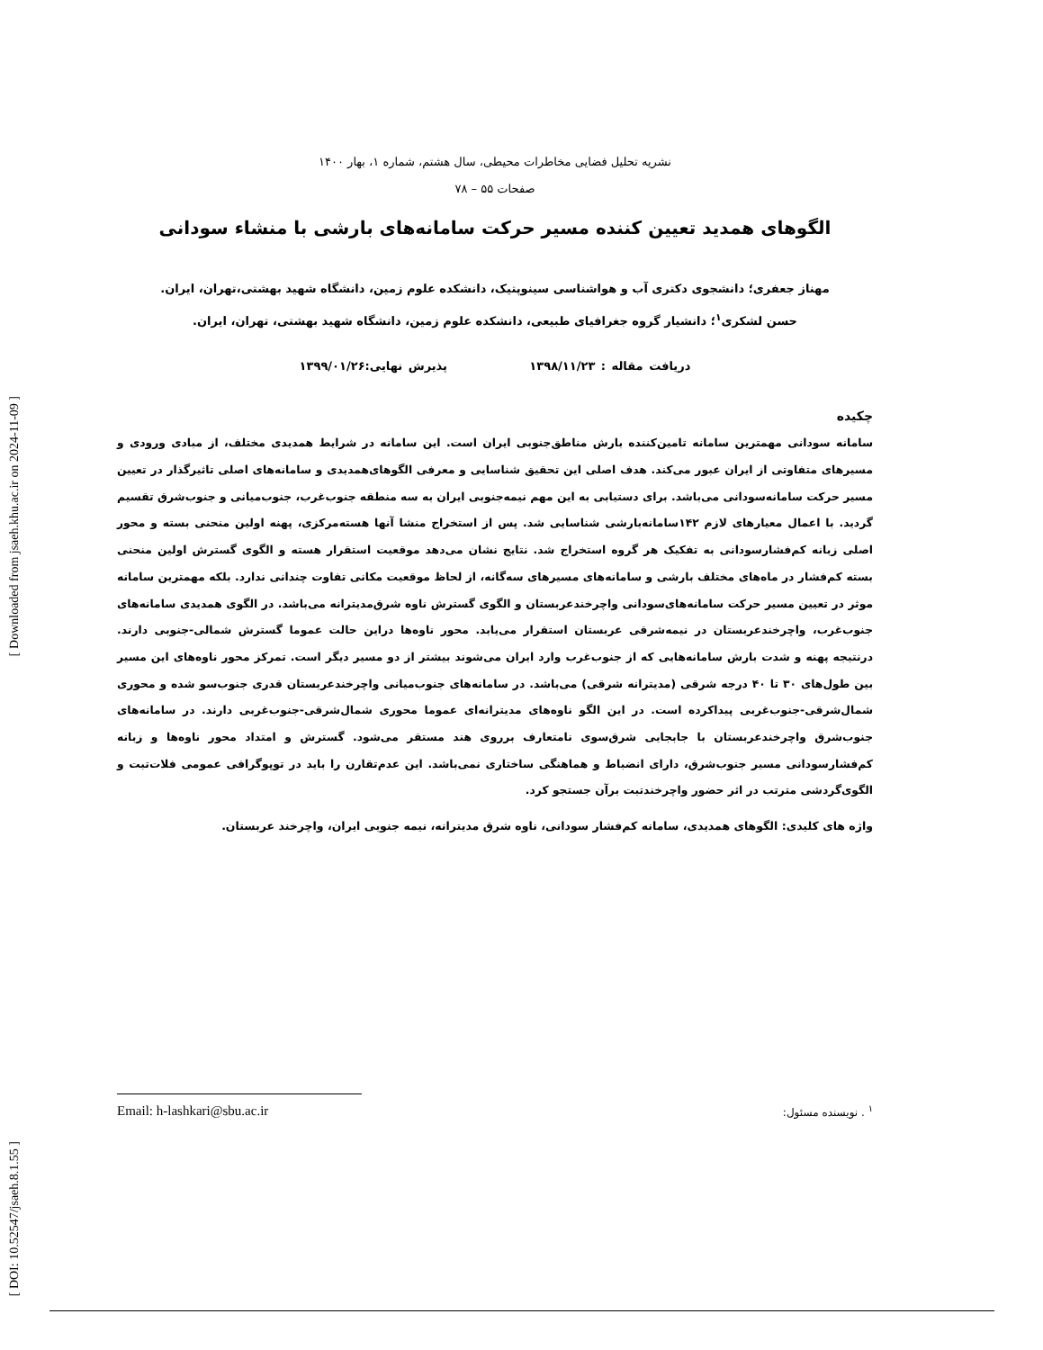[ Downloaded from jsaeh.khu.ac.ir on 2024-11-09 ]
[ DOI: 10.52547/jsaeh.8.1.55 ]
نشریه تحلیل فضایی مخاطرات محیطی، سال هشتم، شماره ۱، بهار ۱۴۰۰
صفحات ۵۵ – ۷۸
الگوهای همدید تعیین کننده مسیر حرکت سامانه‌های بارشی با منشاء سودانی
مهناز جعفری؛ دانشجوی دکتری آب و هواشناسی سینوپتیک، دانشکده علوم زمین، دانشگاه شهید بهشتی،تهران، ایران.
حسن لشکری<sup>۱</sup>؛ دانشیار گروه جغرافیای طبیعی، دانشکده علوم زمین، دانشگاه شهید بهشتی، تهران، ایران.
دریافت مقاله : ۱۳۹۸/۱۱/۲۳ پذیرش نهایی:۱۳۹۹/۰۱/۲۶
چکیده
سامانه سودانی مهمترین سامانه تامین‌کننده بارش مناطق‌جنوبی ایران است. این سامانه در شرایط همدیدی مختلف، از مبادی ورودی و مسیرهای متفاوتی از ایران عبور می‌کند. هدف اصلی این تحقیق شناسایی و معرفی الگوهای‌همدیدی و سامانه‌های اصلی تاثیرگذار در تعیین مسیر حرکت سامانه‌سودانی می‌باشد. برای دستیابی به این مهم نیمه‌جنوبی ایران به سه منطقه جنوب‌غرب، جنوب‌میانی و جنوب‌شرق تقسیم گردید. با اعمال معیارهای لازم ۱۴۲سامانه‌بارشی شناسایی شد. پس از استخراج منشا آنها هسته‌مرکزی، پهنه اولین منحنی بسته و محور اصلی زبانه کم‌فشارسودانی به تفکیک هر گروه استخراج شد. نتایج نشان می‌دهد موقعیت استقرار هسته و الگوی گسترش اولین منحنی بسته کم‌فشار در ماه‌های مختلف بارشی و سامانه‌های مسیرهای سه‌گانه، از لحاظ موقعیت مکانی تفاوت چندانی ندارد. بلکه مهمترین سامانه موثر در تعیین مسیر حرکت سامانه‌های‌سودانی واچرخندعربستان و الگوی گسترش ناوه شرق‌مدیترانه می‌باشد. در الگوی همدیدی سامانه‌های جنوب‌غرب، واچرخندعربستان در نیمه‌شرقی عربستان استقرار می‌یابد. محور ناوه‌ها دراین حالت عموما گسترش شمالی-جنوبی دارند. درنتیجه پهنه و شدت بارش سامانه‌هایی که از جنوب‌غرب وارد ایران می‌شوند بیشتر از دو مسیر دیگر است. تمرکز محور ناوه‌های این مسیر بین طول‌های ۳۰ تا ۴۰ درجه شرقی (مدیترانه شرقی) می‌باشد. در سامانه‌های جنوب‌میانی واچرخندعربستان قدری جنوب‌سو شده و محوری شمال‌شرقی-جنوب‌غربی پیداکرده است. در این الگو ناوه‌های مدیترانه‌ای عموما محوری شمال‌شرقی-جنوب‌غربی دارند. در سامانه‌های جنوب‌شرق واچرخندعربستان با جابجایی شرق‌سوی نامتعارف برروی هند مستقر می‌شود. گسترش و امتداد محور ناوه‌ها و زبانه کم‌فشارسودانی مسیر جنوب‌شرق، دارای انضباط و هماهنگی ساختاری نمی‌باشد. این عدم‌تقارن را باید در توپوگرافی عمومی فلات‌تبت و الگوی‌گردشی مترتب در اثر حضور واچرخندتبت برآن جستجو کرد.
واژه های کلیدی: الگوهای همدیدی، سامانه کم‌فشار سودانی، ناوه شرق مدیترانه، نیمه جنوبی ایران، واچرخند عربستان.
Email: h-lashkari@sbu.ac.ir <sup>۱</sup> . نویسنده مسئول: